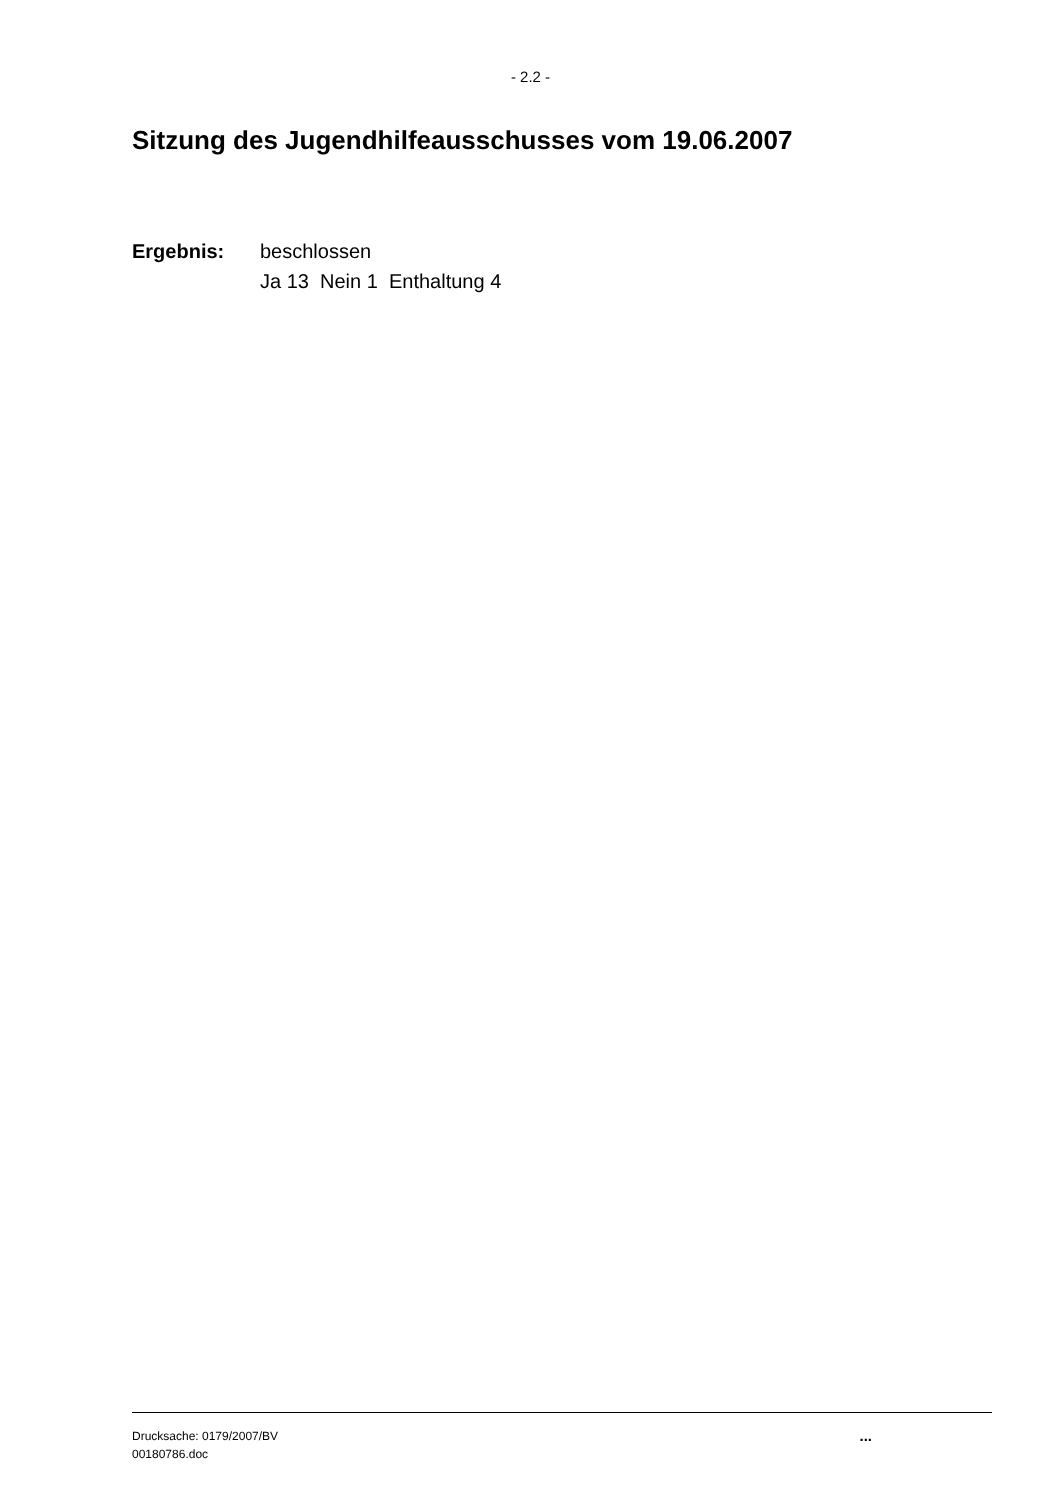- 2.2 -
Sitzung des Jugendhilfeausschusses vom 19.06.2007
Ergebnis: beschlossen
Ja 13 Nein 1 Enthaltung 4
Drucksache: 0179/2007/BV
00180786.doc
...